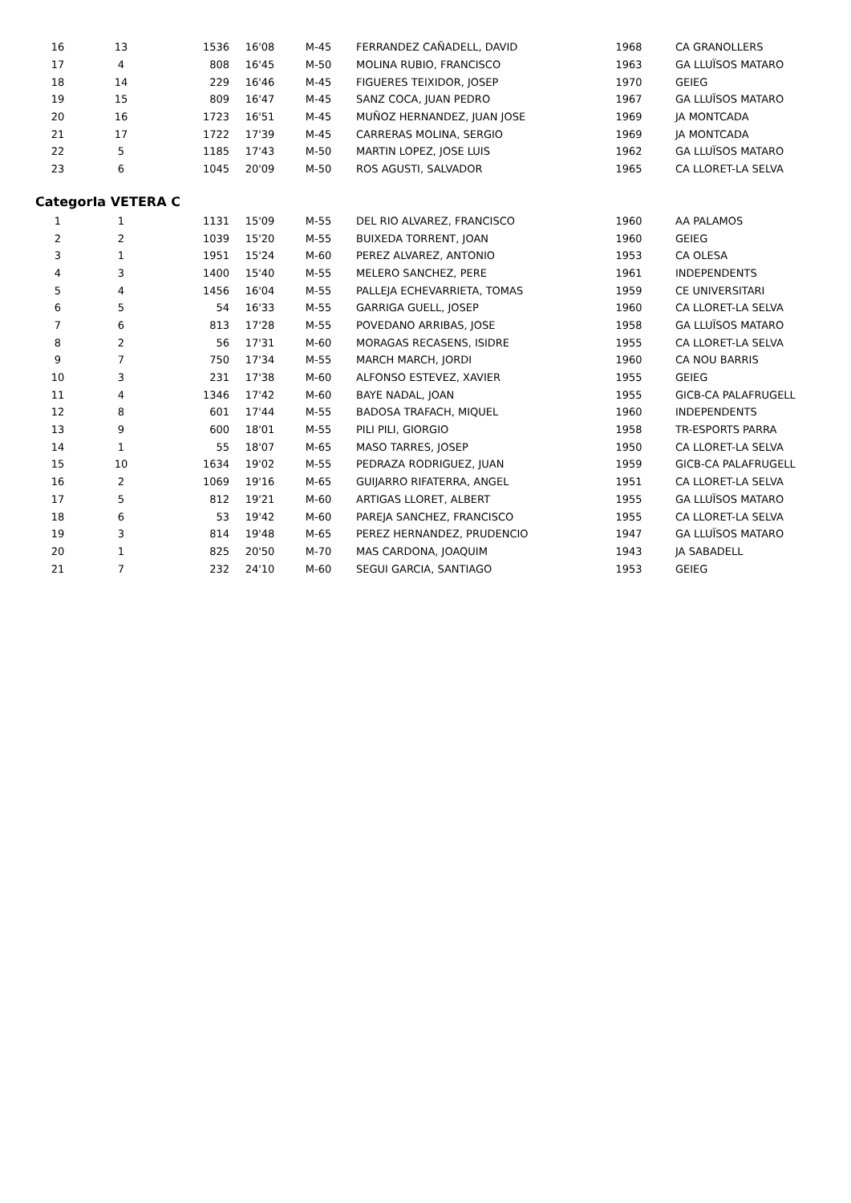| 16 | 13 | 1536 | 16'08 | M-45 | FERRANDEZ CAÑADELL, DAVID | 1968 | CA GRANOLLERS |
| 17 | 4 | 808 | 16'45 | M-50 | MOLINA RUBIO, FRANCISCO | 1963 | GA LLUÏSOS MATARO |
| 18 | 14 | 229 | 16'46 | M-45 | FIGUERES TEIXIDOR, JOSEP | 1970 | GEIEG |
| 19 | 15 | 809 | 16'47 | M-45 | SANZ COCA, JUAN PEDRO | 1967 | GA LLUÏSOS MATARO |
| 20 | 16 | 1723 | 16'51 | M-45 | MUÑOZ HERNANDEZ, JUAN JOSE | 1969 | JA MONTCADA |
| 21 | 17 | 1722 | 17'39 | M-45 | CARRERAS MOLINA, SERGIO | 1969 | JA MONTCADA |
| 22 | 5 | 1185 | 17'43 | M-50 | MARTIN LOPEZ, JOSE LUIS | 1962 | GA LLUÏSOS MATARO |
| 23 | 6 | 1045 | 20'09 | M-50 | ROS AGUSTI, SALVADOR | 1965 | CA LLORET-LA SELVA |
CategorIa VETERA C
| 1 | 1 | 1131 | 15'09 | M-55 | DEL RIO ALVAREZ, FRANCISCO | 1960 | AA PALAMOS |
| 2 | 2 | 1039 | 15'20 | M-55 | BUIXEDA TORRENT, JOAN | 1960 | GEIEG |
| 3 | 1 | 1951 | 15'24 | M-60 | PEREZ ALVAREZ, ANTONIO | 1953 | CA OLESA |
| 4 | 3 | 1400 | 15'40 | M-55 | MELERO SANCHEZ, PERE | 1961 | INDEPENDENTS |
| 5 | 4 | 1456 | 16'04 | M-55 | PALLEJA ECHEVARRIETA, TOMAS | 1959 | CE UNIVERSITARI |
| 6 | 5 | 54 | 16'33 | M-55 | GARRIGA GUELL, JOSEP | 1960 | CA LLORET-LA SELVA |
| 7 | 6 | 813 | 17'28 | M-55 | POVEDANO ARRIBAS, JOSE | 1958 | GA LLUÏSOS MATARO |
| 8 | 2 | 56 | 17'31 | M-60 | MORAGAS RECASENS, ISIDRE | 1955 | CA LLORET-LA SELVA |
| 9 | 7 | 750 | 17'34 | M-55 | MARCH MARCH, JORDI | 1960 | CA NOU BARRIS |
| 10 | 3 | 231 | 17'38 | M-60 | ALFONSO ESTEVEZ, XAVIER | 1955 | GEIEG |
| 11 | 4 | 1346 | 17'42 | M-60 | BAYE NADAL, JOAN | 1955 | GICB-CA PALAFRUGELL |
| 12 | 8 | 601 | 17'44 | M-55 | BADOSA TRAFACH, MIQUEL | 1960 | INDEPENDENTS |
| 13 | 9 | 600 | 18'01 | M-55 | PILI PILI, GIORGIO | 1958 | TR-ESPORTS PARRA |
| 14 | 1 | 55 | 18'07 | M-65 | MASO TARRES, JOSEP | 1950 | CA LLORET-LA SELVA |
| 15 | 10 | 1634 | 19'02 | M-55 | PEDRAZA RODRIGUEZ, JUAN | 1959 | GICB-CA PALAFRUGELL |
| 16 | 2 | 1069 | 19'16 | M-65 | GUIJARRO RIFATERRA, ANGEL | 1951 | CA LLORET-LA SELVA |
| 17 | 5 | 812 | 19'21 | M-60 | ARTIGAS LLORET, ALBERT | 1955 | GA LLUÏSOS MATARO |
| 18 | 6 | 53 | 19'42 | M-60 | PAREJA SANCHEZ, FRANCISCO | 1955 | CA LLORET-LA SELVA |
| 19 | 3 | 814 | 19'48 | M-65 | PEREZ HERNANDEZ, PRUDENCIO | 1947 | GA LLUÏSOS MATARO |
| 20 | 1 | 825 | 20'50 | M-70 | MAS CARDONA, JOAQUIM | 1943 | JA SABADELL |
| 21 | 7 | 232 | 24'10 | M-60 | SEGUI GARCIA, SANTIAGO | 1953 | GEIEG |